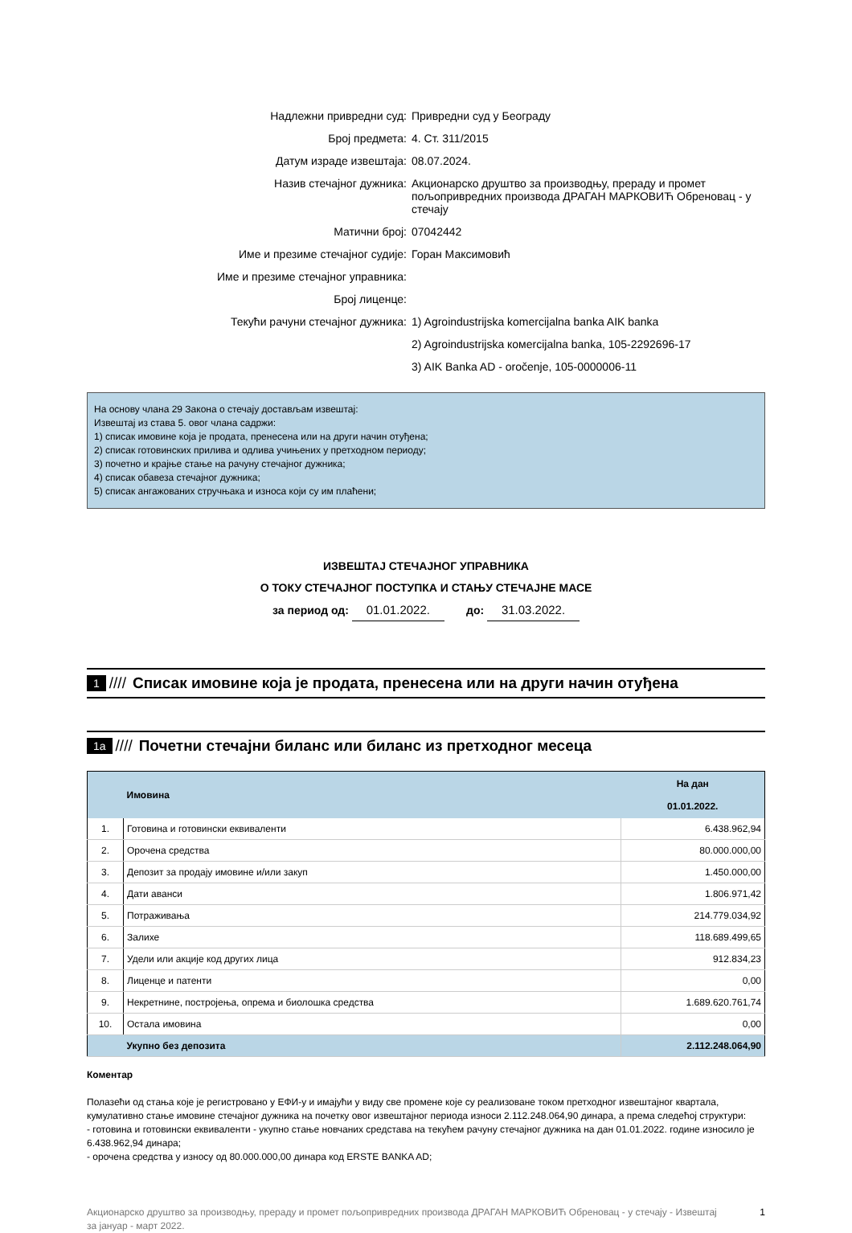| Надлежни привредни суд: | Привредни суд у Београду |
| Број предмета: | 4. Ст. 311/2015 |
| Датум израде извештаја: | 08.07.2024. |
| Назив стечајног дужника: | Акционарско друштво за производњу, прераду и промет пољопривредних производа ДРАГАН МАРКОВИЋ Обреновац - у стечају |
| Матични број: | 07042442 |
| Име и презиме стечајног судије: | Горан Максимовић |
| Име и презиме стечајног управника: | |
| Број лиценце: | |
| Текући рачуни стечајног дужника: | 1) Agroindustrijska komercijalna banka AIK banka |
| | 2) Agroindustrijska комercijalna banka, 105-2292696-17 |
| | 3) AIK Banka AD - oročenje, 105-0000006-11 |
На основу члана 29 Закона о стечају достављам извештај:
Извештај из става 5. овог члана садржи:
1) списак имовине која је продата, пренесена или на други начин отуђена;
2) списак готовинских прилива и одлива учињених у претходном периоду;
3) почетно и крајње стање на рачуну стечајног дужника;
4) списак обавеза стечајног дужника;
5) списак ангажованих стручњака и износа који су им плаћени;
ИЗВЕШТАЈ СТЕЧАЈНОГ УПРАВНИКА
О ТОКУ СТЕЧАЈНОГ ПОСТУПКА И СТАЊУ СТЕЧАЈНЕ МАСЕ
за период од: 01.01.2022. до: 31.03.2022.
1 //// Списак имовине која је продата, пренесена или на други начин отуђена
1a //// Почетни стечајни биланс или биланс из претходног месеца
| | Имовина | На дан 01.01.2022. |
| --- | --- | --- |
| 1. | Готовина и готовински еквиваленти | 6.438.962,94 |
| 2. | Орочена средства | 80.000.000,00 |
| 3. | Депозит за продају имовине и/или закуп | 1.450.000,00 |
| 4. | Дати аванси | 1.806.971,42 |
| 5. | Потраживања | 214.779.034,92 |
| 6. | Залихе | 118.689.499,65 |
| 7. | Удели или акције код других лица | 912.834,23 |
| 8. | Лиценце и патенти | 0,00 |
| 9. | Некретнине, постројења, опрема и биолошка средства | 1.689.620.761,74 |
| 10. | Остала имовина | 0,00 |
| | Укупно без депозита | 2.112.248.064,90 |
Коментар
Полазећи од стања које је регистровано у ЕФИ-у и имајући у виду све промене које су реализоване током претходног извештајног квартала, кумулативно стање имовине стечајног дужника на почетку овог извештајног периода износи 2.112.248.064,90 динара, а према следећој структури:
- готовина и готовински еквиваленти - укупно стање новчаних средстава на текућем рачуну стечајног дужника на дан 01.01.2022. године износило је 6.438.962,94 динара;
- орочена средства у износу од 80.000.000,00 динара код ERSTE BANKA AD;
Акционарско друштво за производњу, прераду и промет пољопривредних производа ДРАГАН МАРКОВИЋ Обреновац - у стечају - Извештај за јануар - март 2022. 1